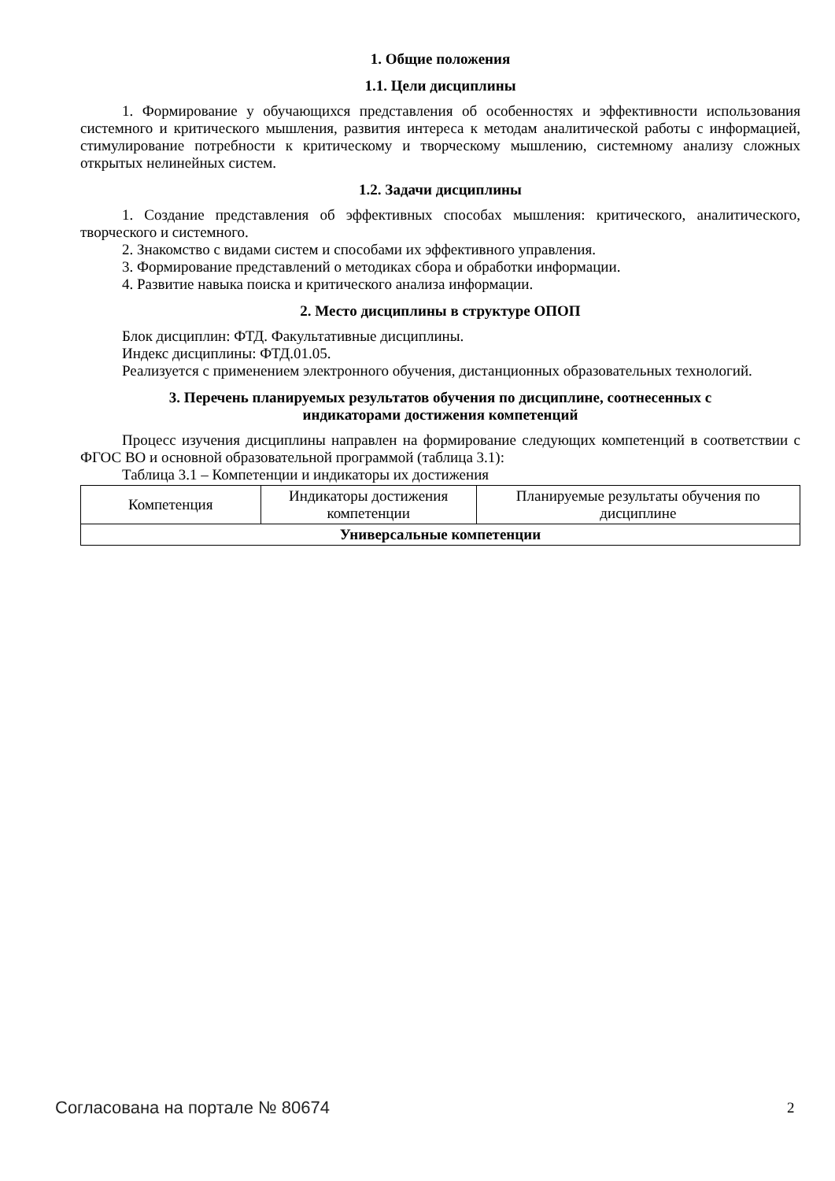1. Общие положения
1.1. Цели дисциплины
1. Формирование у обучающихся представления об особенностях и эффективности использования системного и критического мышления, развития интереса к методам аналитической работы с информацией, стимулирование потребности к критическому и творческому мышлению, системному анализу сложных открытых нелинейных систем.
1.2. Задачи дисциплины
1. Создание представления об эффективных способах мышления: критического, аналитического, творческого и системного.
2. Знакомство с видами систем и способами их эффективного управления.
3. Формирование представлений о методиках сбора и обработки информации.
4. Развитие навыка поиска и критического анализа информации.
2. Место дисциплины в структуре ОПОП
Блок дисциплин: ФТД. Факультативные дисциплины.
Индекс дисциплины: ФТД.01.05.
Реализуется с применением электронного обучения, дистанционных образовательных технологий.
3. Перечень планируемых результатов обучения по дисциплине, соотнесенных с
индикаторами достижения компетенций
Процесс изучения дисциплины направлен на формирование следующих компетенций в соответствии с ФГОС ВО и основной образовательной программой (таблица 3.1):
Таблица 3.1 – Компетенции и индикаторы их достижения
| Компетенция | Индикаторы достижения компетенции | Планируемые результаты обучения по дисциплине |
| --- | --- | --- |
| Универсальные компетенции | | |
Согласована на портале № 80674 2